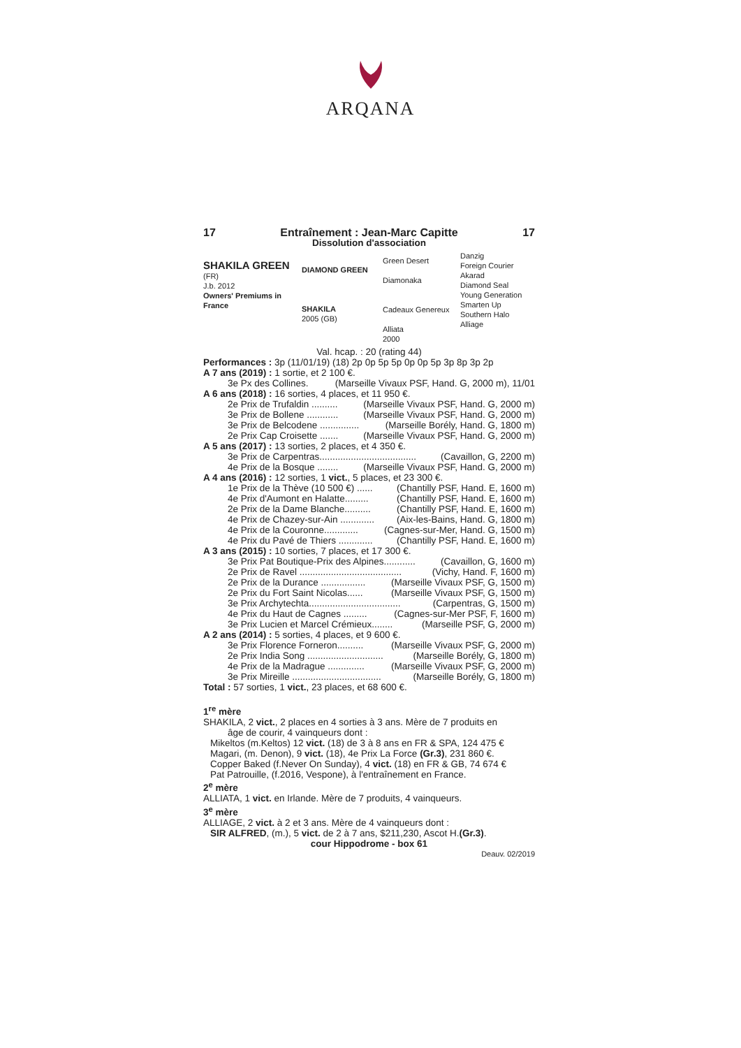ARQANA
17 Entraînement : Jean-Marc Capitte 17
Dissolution d'association
SHAKILA GREEN
(FR)
J.b. 2012
Owners' Premiums in France
DIAMOND GREEN
SHAKILA
2005 (GB)
Green Desert
Diamonaka
Cadeaux Genereux
Alliata
2000
Danzig
Foreign Courier
Akarad
Diamond Seal
Young Generation
Smarten Up
Southern Halo
Alliage
Val. hcap. : 20 (rating 44)
Performances : 3p (11/01/19) (18) 2p 0p 5p 5p 0p 0p 5p 3p 8p 3p 2p
A 7 ans (2019) : 1 sortie, et 2 100 €.
3e Px des Collines. (Marseille Vivaux PSF, Hand. G, 2000 m), 11/01
A 6 ans (2018) : 16 sorties, 4 places, et 11 950 €.
2e Prix de Trufaldin .......... (Marseille Vivaux PSF, Hand. G, 2000 m)
3e Prix de Bollene ............ (Marseille Vivaux PSF, Hand. G, 2000 m)
3e Prix de Belcodene ............... (Marseille Borély, Hand. G, 1800 m)
2e Prix Cap Croisette ....... (Marseille Vivaux PSF, Hand. G, 2000 m)
A 5 ans (2017) : 13 sorties, 2 places, et 4 350 €.
3e Prix de Carpentras..................................... (Cavaillon, G, 2200 m)
4e Prix de la Bosque ........ (Marseille Vivaux PSF, Hand. G, 2000 m)
A 4 ans (2016) : 12 sorties, 1 vict., 5 places, et 23 300 €.
1e Prix de la Thève (10 500 €) ...... (Chantilly PSF, Hand. E, 1600 m)
4e Prix d'Aumont en Halatte......... (Chantilly PSF, Hand. E, 1600 m)
2e Prix de la Dame Blanche.......... (Chantilly PSF, Hand. E, 1600 m)
4e Prix de Chazey-sur-Ain ............. (Aix-les-Bains, Hand. G, 1800 m)
4e Prix de la Couronne............. (Cagnes-sur-Mer, Hand. G, 1500 m)
4e Prix du Pavé de Thiers ............. (Chantilly PSF, Hand. E, 1600 m)
A 3 ans (2015) : 10 sorties, 7 places, et 17 300 €.
3e Prix Pat Boutique-Prix des Alpines............ (Cavaillon, G, 1600 m)
2e Prix de Ravel ....................................... (Vichy, Hand. F, 1600 m)
2e Prix de la Durance ................. (Marseille Vivaux PSF, G, 1500 m)
2e Prix du Fort Saint Nicolas...... (Marseille Vivaux PSF, G, 1500 m)
3e Prix Archytechta................................... (Carpentras, G, 1500 m)
4e Prix du Haut de Cagnes ......... (Cagnes-sur-Mer PSF, F, 1600 m)
3e Prix Lucien et Marcel Crémieux........ (Marseille PSF, G, 2000 m)
A 2 ans (2014) : 5 sorties, 4 places, et 9 600 €.
3e Prix Florence Forneron.......... (Marseille Vivaux PSF, G, 2000 m)
2e Prix India Song ............................. (Marseille Borély, G, 1800 m)
4e Prix de la Madrague .............. (Marseille Vivaux PSF, G, 2000 m)
3e Prix Mireille .................................. (Marseille Borély, G, 1800 m)
Total : 57 sorties, 1 vict., 23 places, et 68 600 €.
1<sup>re</sup> mère
SHAKILA, 2 vict., 2 places en 4 sorties à 3 ans. Mère de 7 produits en
âge de courir, 4 vainqueurs dont :
Mikeltos (m.Keltos) 12 vict. (18) de 3 à 8 ans en FR & SPA, 124 475 €
Magari, (m. Denon), 9 vict. (18), 4e Prix La Force (Gr.3), 231 860 €.
Copper Baked (f.Never On Sunday), 4 vict. (18) en FR & GB, 74 674 €
Pat Patrouille, (f.2016, Vespone), à l'entraînement en France.
2<sup>e</sup> mère
ALLIATA, 1 vict. en Irlande. Mère de 7 produits, 4 vainqueurs.
3<sup>e</sup> mère
ALLIAGE, 2 vict. à 2 et 3 ans. Mère de 4 vainqueurs dont :
SIR ALFRED, (m.), 5 vict. de 2 à 7 ans, $211,230, Ascot H.(Gr.3).
cour Hippodrome - box 61
Deauv. 02/2019